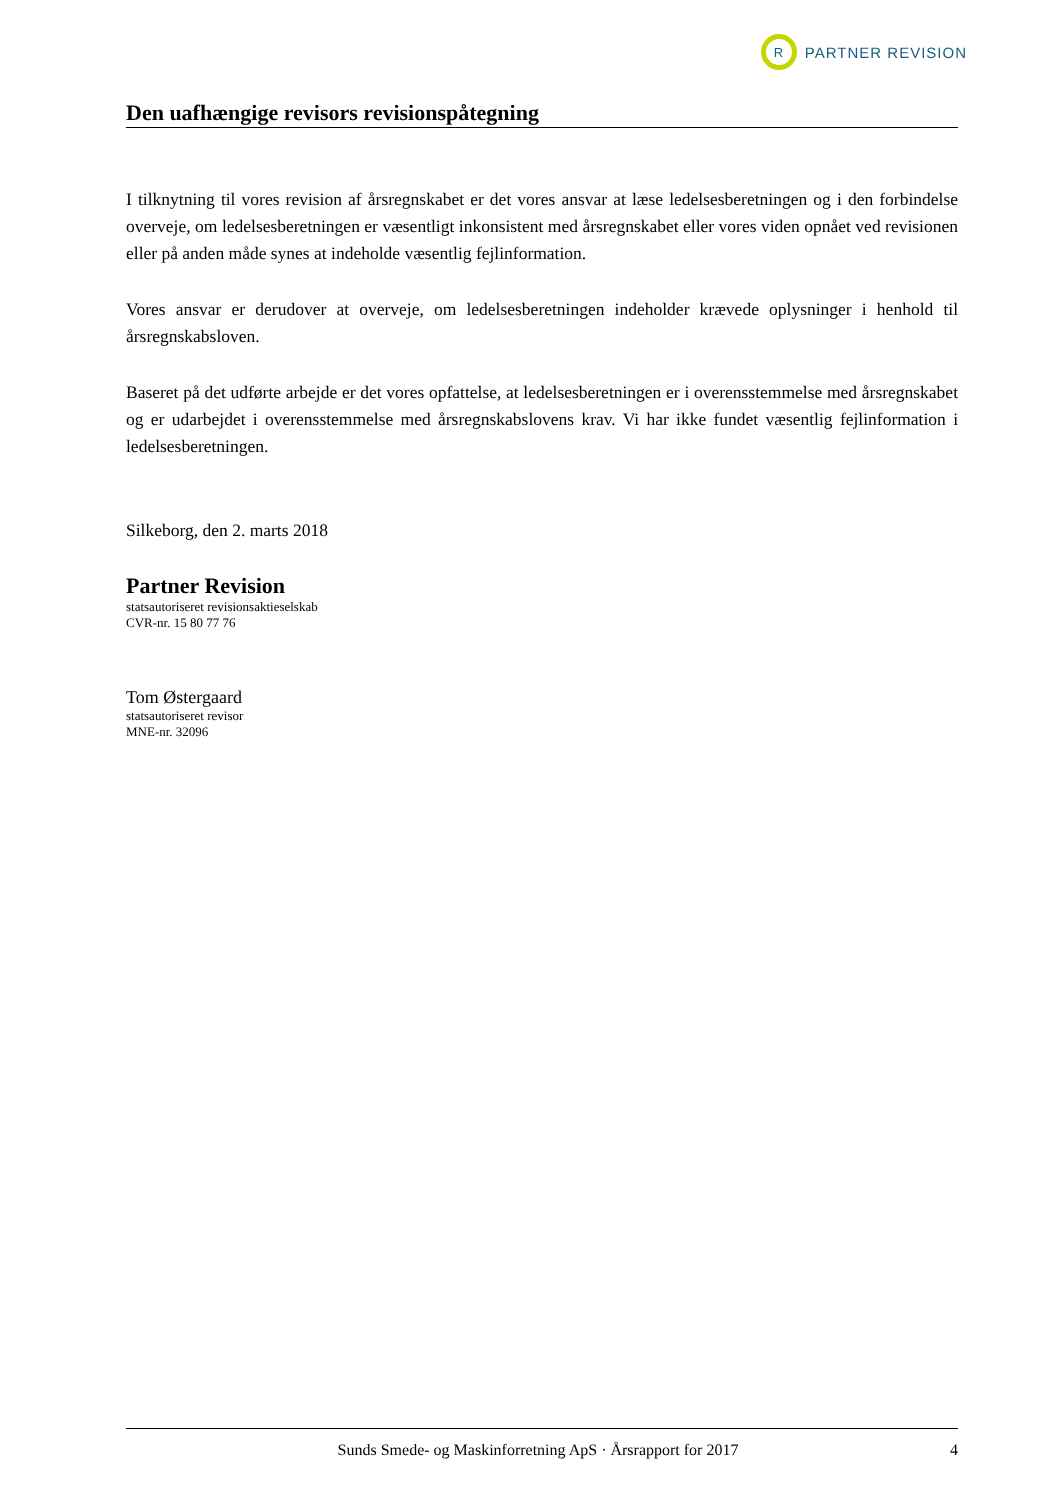R
PARTNER REVISION
Den uafhængige revisors revisionspåtegning
I tilknytning til vores revision af årsregnskabet er det vores ansvar at læse ledelsesberetningen og i den forbindelse overveje, om ledelsesberetningen er væsentligt inkonsistent med årsregnskabet eller vores viden opnået ved revisionen eller på anden måde synes at indeholde væsentlig fejlinformation.
Vores ansvar er derudover at overveje, om ledelsesberetningen indeholder krævede oplysninger i henhold til årsregnskabsloven.
Baseret på det udførte arbejde er det vores opfattelse, at ledelsesberetningen er i overensstemmelse med årsregnskabet og er udarbejdet i overensstemmelse med årsregnskabslovens krav. Vi har ikke fundet væsentlig fejlinformation i ledelsesberetningen.
Silkeborg, den 2. marts 2018
Partner Revision
statsautoriseret revisionsaktieselskab
CVR-nr. 15 80 77 76
Tom Østergaard
statsautoriseret revisor
MNE-nr. 32096
Sunds Smede- og Maskinforretning ApS · Årsrapport for 2017 4